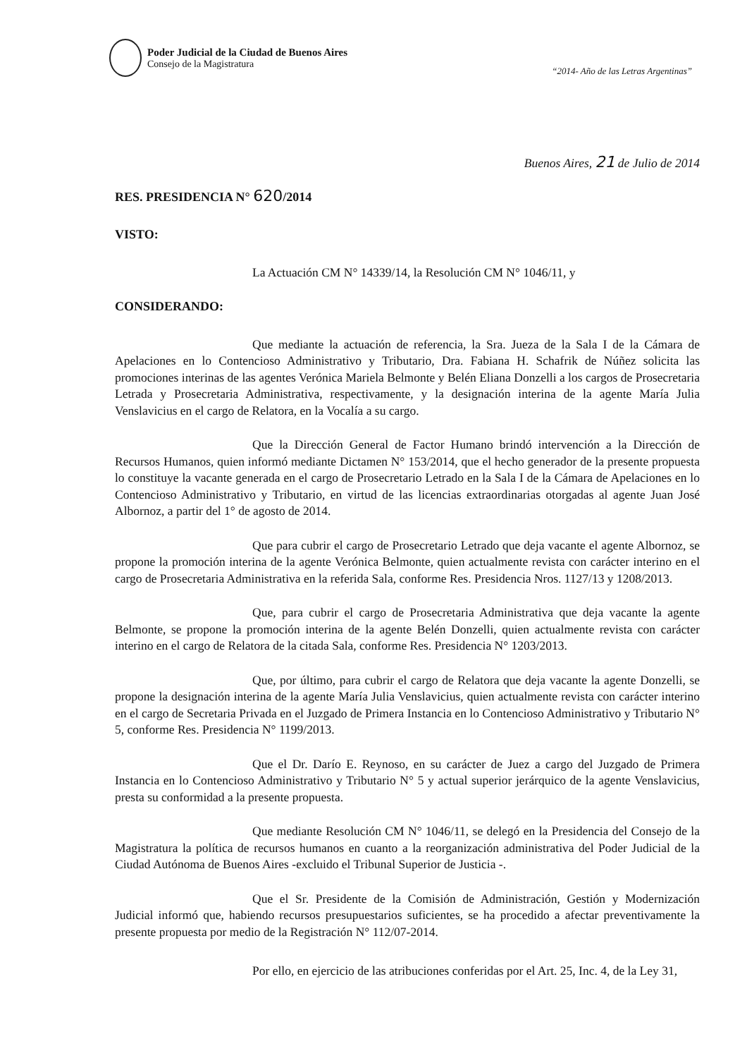Poder Judicial de la Ciudad de Buenos Aires
Consejo de la Magistratura
“2014- Año de las Letras Argentinas”
Buenos Aires, 21 de Julio de 2014
RES. PRESIDENCIA N° 620/2014
VISTO:
La Actuación CM N° 14339/14, la Resolución CM N° 1046/11, y
CONSIDERANDO:
Que mediante la actuación de referencia, la Sra. Jueza de la Sala I de la Cámara de Apelaciones en lo Contencioso Administrativo y Tributario, Dra. Fabiana H. Schafrik de Núñez solicita las promociones interinas de las agentes Verónica Mariela Belmonte y Belén Eliana Donzelli a los cargos de Prosecretaria Letrada y Prosecretaria Administrativa, respectivamente, y la designación interina de la agente María Julia Venslavicius en el cargo de Relatora, en la Vocalía a su cargo.
Que la Dirección General de Factor Humano brindó intervención a la Dirección de Recursos Humanos, quien informó mediante Dictamen N° 153/2014, que el hecho generador de la presente propuesta lo constituye la vacante generada en el cargo de Prosecretario Letrado en la Sala I de la Cámara de Apelaciones en lo Contencioso Administrativo y Tributario, en virtud de las licencias extraordinarias otorgadas al agente Juan José Albornoz, a partir del 1° de agosto de 2014.
Que para cubrir el cargo de Prosecretario Letrado que deja vacante el agente Albornoz, se propone la promoción interina de la agente Verónica Belmonte, quien actualmente revista con carácter interino en el cargo de Prosecretaria Administrativa en la referida Sala, conforme Res. Presidencia Nros. 1127/13 y 1208/2013.
Que, para cubrir el cargo de Prosecretaria Administrativa que deja vacante la agente Belmonte, se propone la promoción interina de la agente Belén Donzelli, quien actualmente revista con carácter interino en el cargo de Relatora de la citada Sala, conforme Res. Presidencia N° 1203/2013.
Que, por último, para cubrir el cargo de Relatora que deja vacante la agente Donzelli, se propone la designación interina de la agente María Julia Venslavicius, quien actualmente revista con carácter interino en el cargo de Secretaria Privada en el Juzgado de Primera Instancia en lo Contencioso Administrativo y Tributario N° 5, conforme Res. Presidencia N° 1199/2013.
Que el Dr. Darío E. Reynoso, en su carácter de Juez a cargo del Juzgado de Primera Instancia en lo Contencioso Administrativo y Tributario N° 5 y actual superior jerárquico de la agente Venslavicius, presta su conformidad a la presente propuesta.
Que mediante Resolución CM N° 1046/11, se delegó en la Presidencia del Consejo de la Magistratura la política de recursos humanos en cuanto a la reorganización administrativa del Poder Judicial de la Ciudad Autónoma de Buenos Aires -excluido el Tribunal Superior de Justicia -.
Que el Sr. Presidente de la Comisión de Administración, Gestión y Modernización Judicial informó que, habiendo recursos presupuestarios suficientes, se ha procedido a afectar preventivamente la presente propuesta por medio de la Registración N° 112/07-2014.
Por ello, en ejercicio de las atribuciones conferidas por el Art. 25, Inc. 4, de la Ley 31,